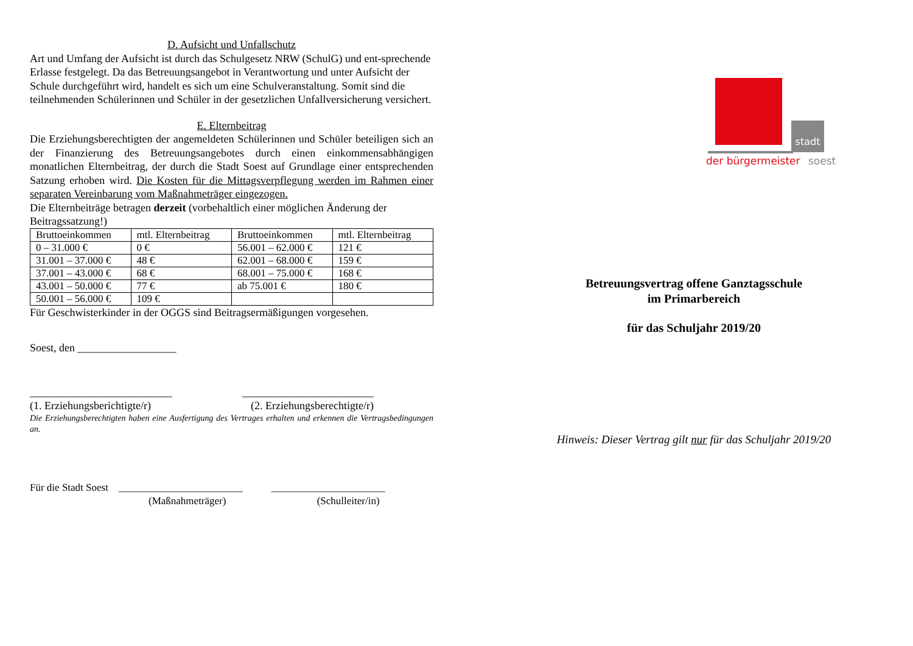D. Aufsicht und Unfallschutz
Art und Umfang der Aufsicht ist durch das Schulgesetz NRW (SchulG) und ent-sprechende Erlasse festgelegt. Da das Betreuungsangebot in Verantwortung und unter Aufsicht der Schule durchgeführt wird, handelt es sich um eine Schulveranstaltung. Somit sind die teilnehmenden Schülerinnen und Schüler in der gesetzlichen Unfallversicherung versichert.
E. Elternbeitrag
Die Erziehungsberechtigten der angemeldeten Schülerinnen und Schüler beteiligen sich an der Finanzierung des Betreuungsangebotes durch einen einkommensabhängigen monatlichen Elternbeitrag, der durch die Stadt Soest auf Grundlage einer entsprechenden Satzung erhoben wird. Die Kosten für die Mittagsverpflegung werden im Rahmen einer separaten Vereinbarung vom Maßnahmeträger eingezogen.
Die Elternbeiträge betragen derzeit (vorbehaltlich einer möglichen Änderung der Beitragssatzung!)
| Bruttoeinkommen | mtl. Elternbeitrag | Bruttoeinkommen | mtl. Elternbeitrag |
| 0 – 31.000 € | 0 € | 56.001 – 62.000 € | 121 € |
| 31.001 – 37.000 € | 48 € | 62.001 – 68.000 € | 159 € |
| 37.001 – 43.000 € | 68 € | 68.001 – 75.000 € | 168 € |
| 43.001 – 50.000 € | 77 € | ab 75.001 € | 180 € |
| 50.001 – 56.000 € | 109 € | | |
Für Geschwisterkinder in der OGGS sind Beitragsermäßigungen vorgesehen.
Soest, den __________________
__________________________ ________________________
(1. Erziehungsberichtigte/r) (2. Erziehungsberechtigte/r)
Die Erziehungsberechtigten haben eine Ausfertigung des Vertrages erhalten und erkennen die Vertragsbedingungen an.
Für die Stadt Soest ________________________ ______________________
(Maßnahmeträger) (Schulleiter/in)
stadt
der bürgermeister soest
Betreuungsvertrag offene Ganztagsschule
im Primarbereich
für das Schuljahr 2019/20
Hinweis: Dieser Vertrag gilt nur für das Schuljahr 2019/20